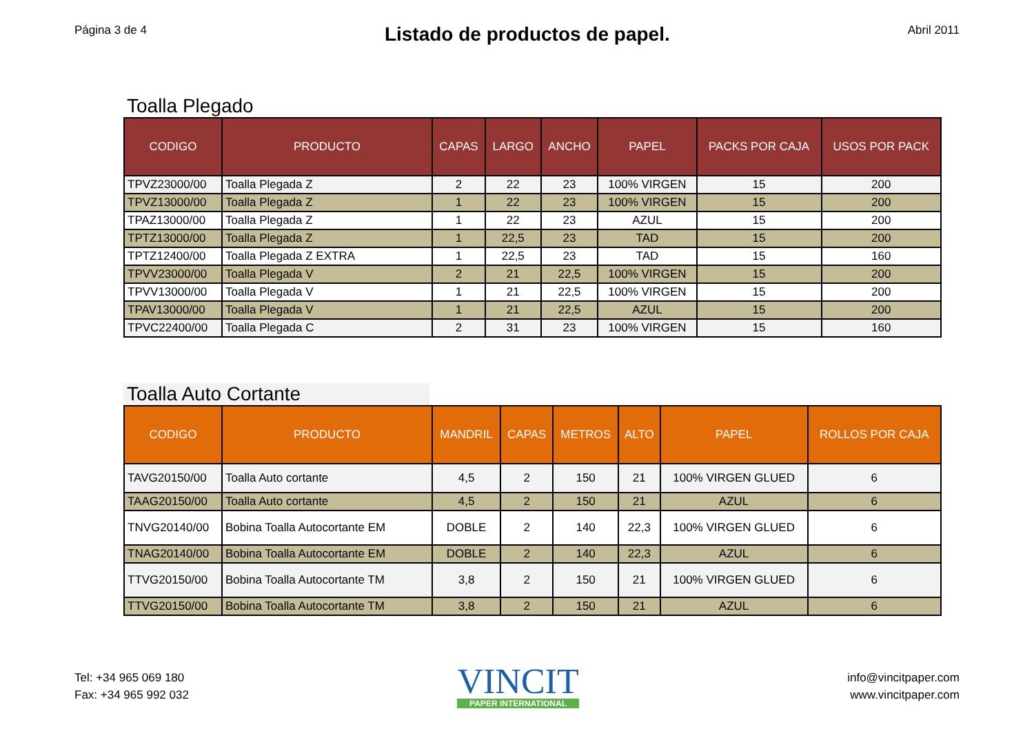Página 3 de 4
Listado de productos de papel.
Abril 2011
Toalla Plegado
| CODIGO | PRODUCTO | CAPAS | LARGO | ANCHO | PAPEL | PACKS POR CAJA | USOS POR PACK |
| --- | --- | --- | --- | --- | --- | --- | --- |
| TPVZ23000/00 | Toalla Plegada Z | 2 | 22 | 23 | 100% VIRGEN | 15 | 200 |
| TPVZ13000/00 | Toalla Plegada Z | 1 | 22 | 23 | 100% VIRGEN | 15 | 200 |
| TPAZ13000/00 | Toalla Plegada Z | 1 | 22 | 23 | AZUL | 15 | 200 |
| TPTZ13000/00 | Toalla Plegada Z | 1 | 22,5 | 23 | TAD | 15 | 200 |
| TPTZ12400/00 | Toalla Plegada Z EXTRA | 1 | 22,5 | 23 | TAD | 15 | 160 |
| TPVV23000/00 | Toalla Plegada V | 2 | 21 | 22,5 | 100% VIRGEN | 15 | 200 |
| TPVV13000/00 | Toalla Plegada V | 1 | 21 | 22,5 | 100% VIRGEN | 15 | 200 |
| TPAV13000/00 | Toalla Plegada V | 1 | 21 | 22,5 | AZUL | 15 | 200 |
| TPVC22400/00 | Toalla Plegada C | 2 | 31 | 23 | 100% VIRGEN | 15 | 160 |
Toalla Auto Cortante
| CODIGO | PRODUCTO | MANDRIL | CAPAS | METROS | ALTO | PAPEL | ROLLOS POR CAJA |
| --- | --- | --- | --- | --- | --- | --- | --- |
| TAVG20150/00 | Toalla Auto cortante | 4,5 | 2 | 150 | 21 | 100% VIRGEN GLUED | 6 |
| TAAG20150/00 | Toalla Auto cortante | 4,5 | 2 | 150 | 21 | AZUL | 6 |
| TNVG20140/00 | Bobina Toalla Autocortante EM | DOBLE | 2 | 140 | 22,3 | 100% VIRGEN GLUED | 6 |
| TNAG20140/00 | Bobina Toalla Autocortante EM | DOBLE | 2 | 140 | 22,3 | AZUL | 6 |
| TTVG20150/00 | Bobina Toalla Autocortante TM | 3,8 | 2 | 150 | 21 | 100% VIRGEN GLUED | 6 |
| TTVG20150/00 | Bobina Toalla Autocortante TM | 3,8 | 2 | 150 | 21 | AZUL | 6 |
Tel: +34 965 069 180
Fax: +34 965 992 032
VINCIT
PAPER INTERNATIONAL
info@vincitpaper.com
www.vincitpaper.com